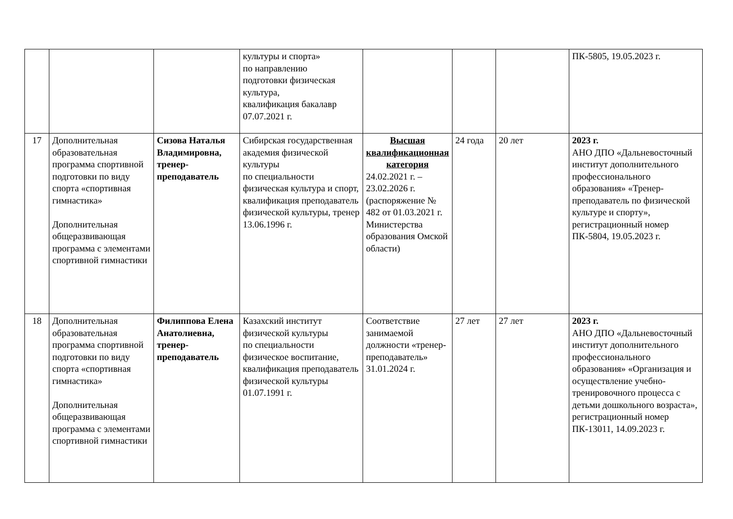| | | | культуры и спорта» по направлению подготовки физическая культура, квалификация бакалавр 07.07.2021 г. | | | | ПК-5805, 19.05.2023 г. |
| 17 | Дополнительная образовательная программа спортивной подготовки по виду спорта «спортивная гимнастика» Дополнительная общеразвивающая программа с элементами спортивной гимнастики | Сизова Наталья Владимировна, тренер-преподаватель | Сибирская государственная академия физической культуры по специальности физическая культура и спорт, квалификация преподаватель физической культуры, тренер 13.06.1996 г. | Высшая квалификационная категория 24.02.2021 г. – 23.02.2026 г. (распоряжение № 482 от 01.03.2021 г. Министерства образования Омской области) | 24 года | 20 лет | 2023 г. АНО ДПО «Дальневосточный институт дополнительного профессионального образования» «Тренер-преподаватель по физической культуре и спорту», регистрационный номер ПК-5804, 19.05.2023 г. |
| 18 | Дополнительная образовательная программа спортивной подготовки по виду спорта «спортивная гимнастика» Дополнительная общеразвивающая программа с элементами спортивной гимнастики | Филиппова Елена Анатолиевна, тренер-преподаватель | Казахский институт физической культуры по специальности физическое воспитание, квалификация преподаватель физической культуры 01.07.1991 г. | Соответствие занимаемой должности «тренер-преподаватель» 31.01.2024 г. | 27 лет | 27 лет | 2023 г. АНО ДПО «Дальневосточный институт дополнительного профессионального образования» «Организация и осуществление учебно-тренировочного процесса с детьми дошкольного возраста», регистрационный номер ПК-13011, 14.09.2023 г. |